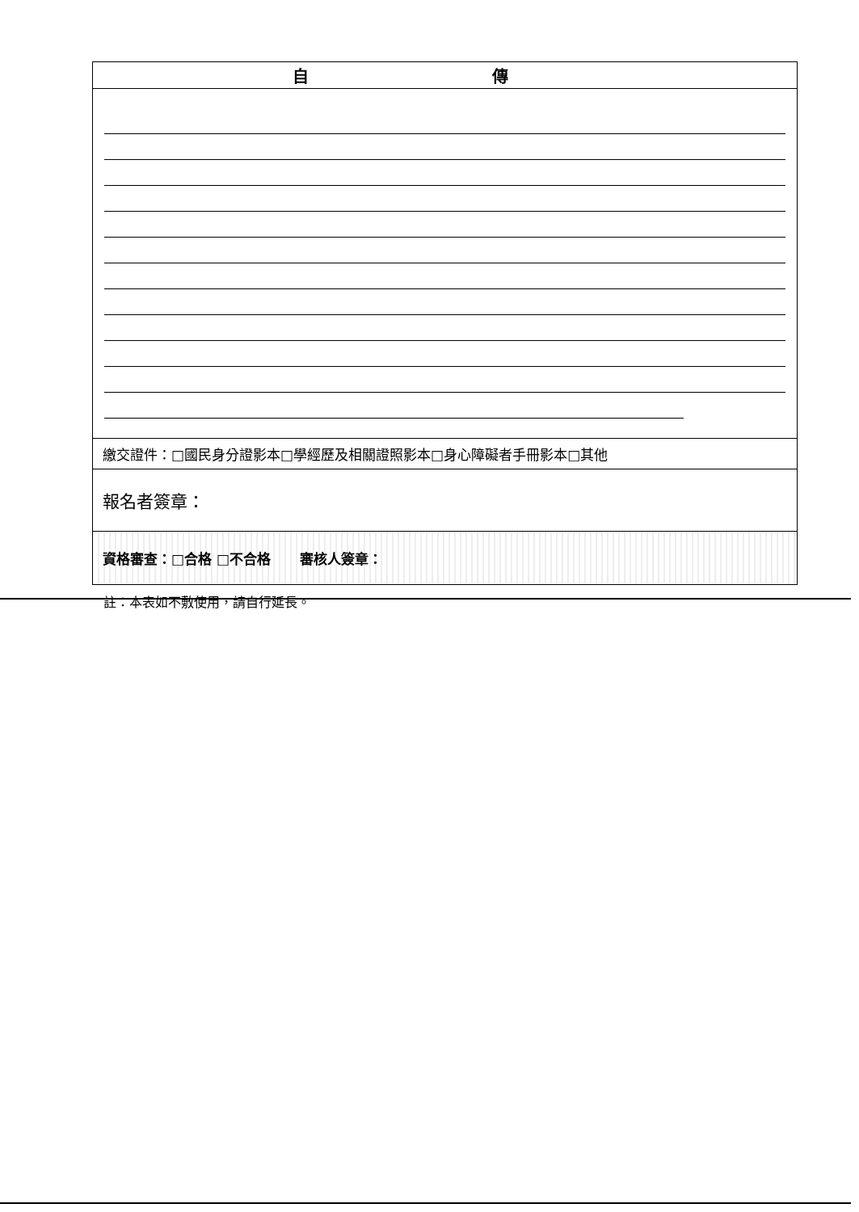| 自 傳 |
| --- |
| 繳交證件：□國民身分證影本□學經歷及相關證照影本□身心障礙者手冊影本□其他 |
| 報名者簽章： |
| 資格審查：□合格 □不合格 審核人簽章： |
註：本表如不敷使用，請自行延長。